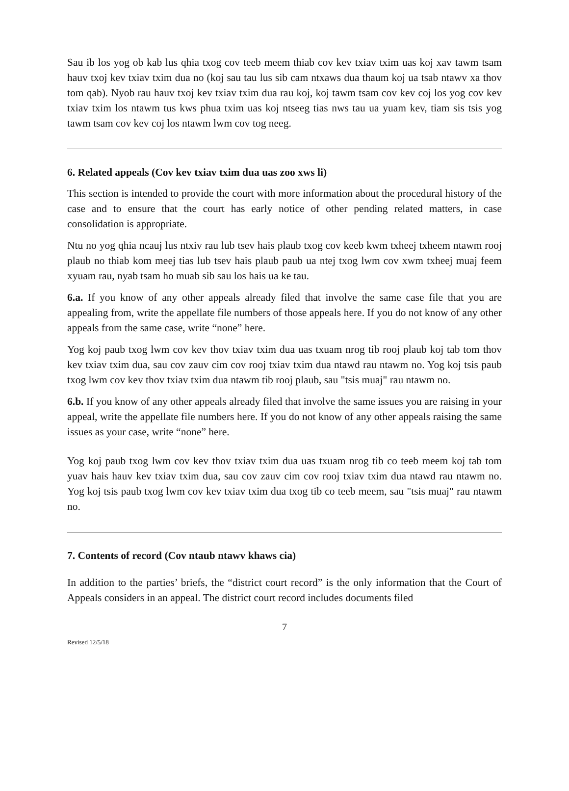Sau ib los yog ob kab lus qhia txog cov teeb meem thiab cov kev txiav txim uas koj xav tawm tsam hauv txoj kev txiav txim dua no (koj sau tau lus sib cam ntxaws dua thaum koj ua tsab ntawv xa thov tom qab). Nyob rau hauv txoj kev txiav txim dua rau koj, koj tawm tsam cov kev coj los yog cov kev txiav txim los ntawm tus kws phua txim uas koj ntseeg tias nws tau ua yuam kev, tiam sis tsis yog tawm tsam cov kev coj los ntawm lwm cov tog neeg.
6. Related appeals (Cov kev txiav txim dua uas zoo xws li)
This section is intended to provide the court with more information about the procedural history of the case and to ensure that the court has early notice of other pending related matters, in case consolidation is appropriate.
Ntu no yog qhia ncauj lus ntxiv rau lub tsev hais plaub txog cov keeb kwm txheej txheem ntawm rooj plaub no thiab kom meej tias lub tsev hais plaub paub ua ntej txog lwm cov xwm txheej muaj feem xyuam rau, nyab tsam ho muab sib sau los hais ua ke tau.
6.a. If you know of any other appeals already filed that involve the same case file that you are appealing from, write the appellate file numbers of those appeals here. If you do not know of any other appeals from the same case, write “none” here.
Yog koj paub txog lwm cov kev thov txiav txim dua uas txuam nrog tib rooj plaub koj tab tom thov kev txiav txim dua, sau cov zauv cim cov rooj txiav txim dua ntawd rau ntawm no. Yog koj tsis paub txog lwm cov kev thov txiav txim dua ntawm tib rooj plaub, sau "tsis muaj" rau ntawm no.
6.b. If you know of any other appeals already filed that involve the same issues you are raising in your appeal, write the appellate file numbers here. If you do not know of any other appeals raising the same issues as your case, write “none” here.
Yog koj paub txog lwm cov kev thov txiav txim dua uas txuam nrog tib co teeb meem koj tab tom yuav hais hauv kev txiav txim dua, sau cov zauv cim cov rooj txiav txim dua ntawd rau ntawm no. Yog koj tsis paub txog lwm cov kev txiav txim dua txog tib co teeb meem, sau "tsis muaj" rau ntawm no.
7. Contents of record (Cov ntaub ntawv khaws cia)
In addition to the parties’ briefs, the “district court record” is the only information that the Court of Appeals considers in an appeal. The district court record includes documents filed
7
Revised 12/5/18